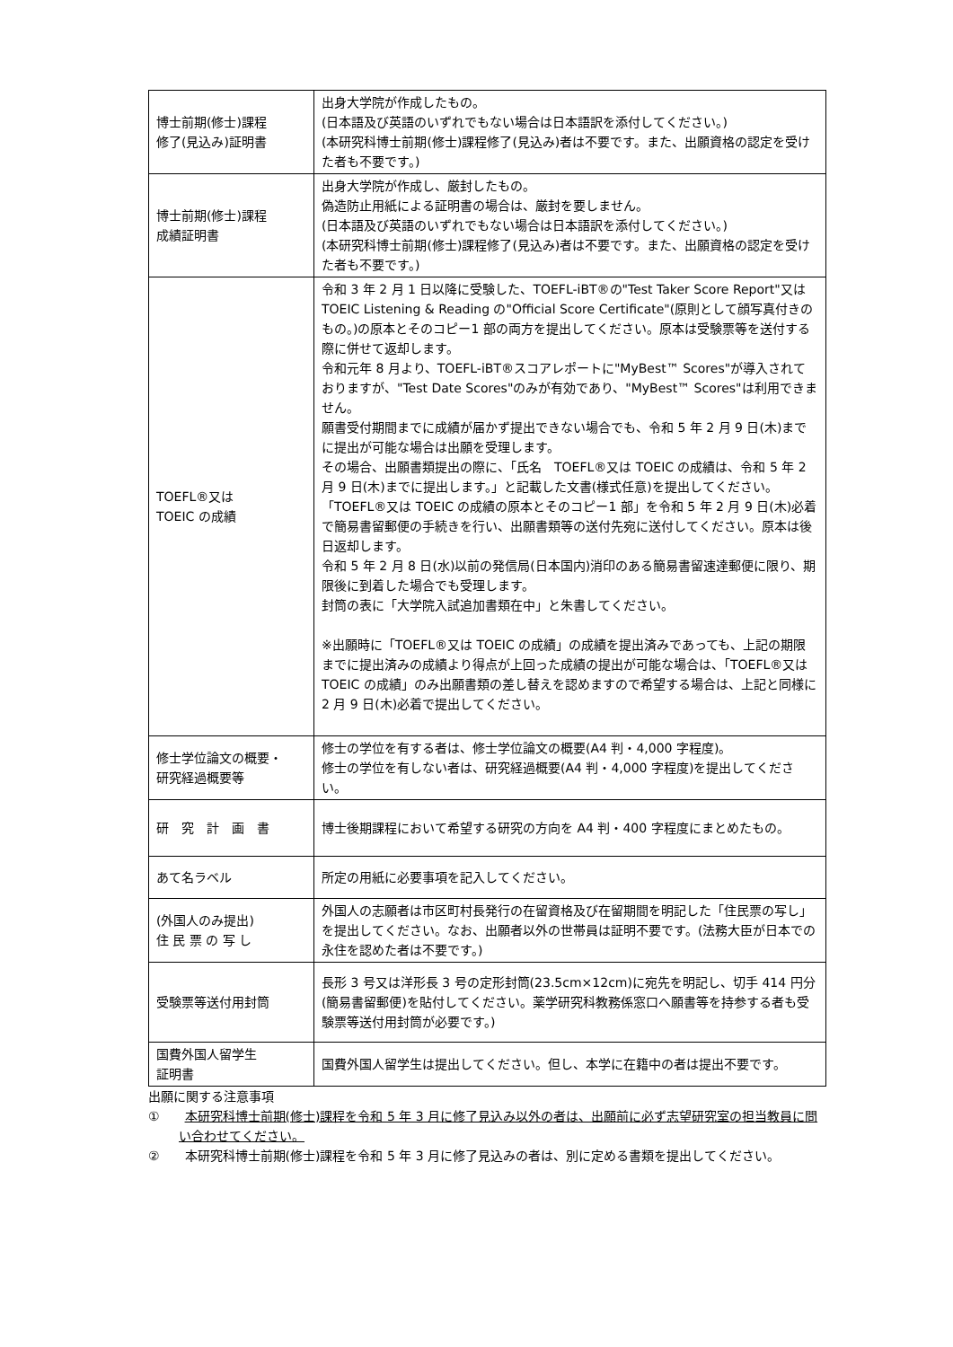| 博士前期(修士)課程 修了(見込み)証明書 | 出身大学院が作成したもの。 (日本語及び英語のいずれでもない場合は日本語訳を添付してください。) (本研究科博士前期(修士)課程修了(見込み)者は不要です。また、出願資格の認定を受けた者も不要です。) |
| 博士前期(修士)課程 成績証明書 | 出身大学院が作成し、厳封したもの。 偽造防止用紙による証明書の場合は、厳封を要しません。 (日本語及び英語のいずれでもない場合は日本語訳を添付してください。) (本研究科博士前期(修士)課程修了(見込み)者は不要です。また、出願資格の認定を受けた者も不要です。) |
| TOEFL®又は TOEIC の成績 | 令和 3 年 2 月 1 日以降に受験した、TOEFL-iBT®の"Test Taker Score Report"又は TOEIC Listening & Reading の"Official Score Certificate"(原則として顔写真付きのもの。)の原本とそのコピー1 部の両方を提出してください。原本は受験票等を送付する際に併せて返却します。 令和元年 8 月より、TOEFL-iBT®スコアレポートに"MyBest™ Scores"が導入されておりますが、"Test Date Scores"のみが有効であり、"MyBest™ Scores"は利用できません。 願書受付期間までに成績が届かず提出できない場合でも、令和 5 年 2 月 9 日(木)までに提出が可能な場合は出願を受理します。 その場合、出願書類提出の際に、「氏名 TOEFL®又は TOEIC の成績は、令和 5 年 2 月 9 日(木)までに提出します。」と記載した文書(様式任意)を提出してください。 「TOEFL®又は TOEIC の成績の原本とそのコピー1 部」を令和 5 年 2 月 9 日(木)必着で簡易書留郵便の手続きを行い、出願書類等の送付先宛に送付してください。原本は後日返却します。 令和 5 年 2 月 8 日(水)以前の発信局(日本国内)消印のある簡易書留速達郵便に限り、期限後に到着した場合でも受理します。 封筒の表に「大学院入試追加書類在中」と朱書してください。 ※出願時に「TOEFL®又は TOEIC の成績」の成績を提出済みであっても、上記の期限までに提出済みの成績より得点が上回った成績の提出が可能な場合は、「TOEFL®又は TOEIC の成績」のみ出願書類の差し替えを認めますので希望する場合は、上記と同様に 2 月 9 日(木)必着で提出してください。 |
| 修士学位論文の概要・ 研究経過概要等 | 修士の学位を有する者は、修士学位論文の概要(A4 判・4,000 字程度)。 修士の学位を有しない者は、研究経過概要(A4 判・4,000 字程度)を提出してください。 |
| 研 究 計 画 書 | 博士後期課程において希望する研究の方向を A4 判・400 字程度にまとめたもの。 |
| あて名ラベル | 所定の用紙に必要事項を記入してください。 |
| (外国人のみ提出) 住 民 票 の 写 し | 外国人の志願者は市区町村長発行の在留資格及び在留期間を明記した「住民票の写し」を提出してください。なお、出願者以外の世帯員は証明不要です。(法務大臣が日本での永住を認めた者は不要です。) |
| 受験票等送付用封筒 | 長形 3 号又は洋形長 3 号の定形封筒(23.5cm×12cm)に宛先を明記し、切手 414 円分(簡易書留郵便)を貼付してください。薬学研究科教務係窓口へ願書等を持参する者も受験票等送付用封筒が必要です。) |
| 国費外国人留学生 証明書 | 国費外国人留学生は提出してください。但し、本学に在籍中の者は提出不要です。 |
出願に関する注意事項
①　　本研究科博士前期(修士)課程を令和 5 年 3 月に修了見込み以外の者は、出願前に必ず志望研究室の担当教員に問い合わせてください。
②　　本研究科博士前期(修士)課程を令和 5 年 3 月に修了見込みの者は、別に定める書類を提出してください。